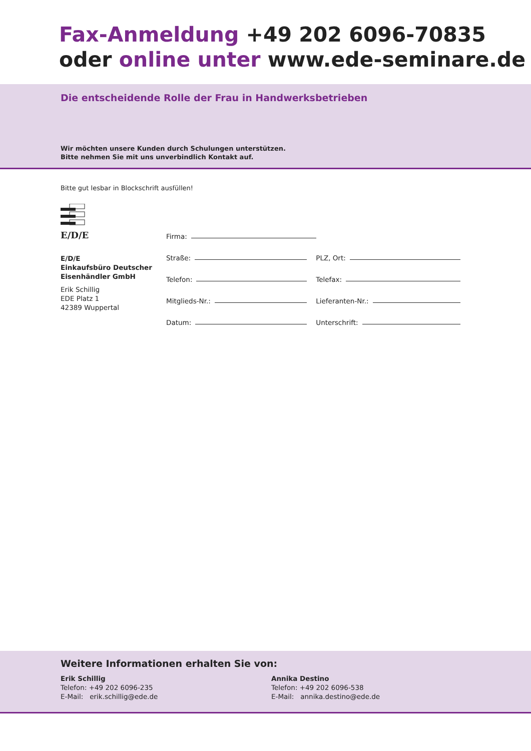Fax-Anmeldung +49 202 6096-70835
oder online unter www.ede-seminare.de
Die entscheidende Rolle der Frau in Handwerksbetrieben
Wir möchten unsere Kunden durch Schulungen unterstützen.
Bitte nehmen Sie mit uns unverbindlich Kontakt auf.
Bitte gut lesbar in Blockschrift ausfüllen!
E/D/E
E/D/E
Einkaufsbüro Deutscher
Eisenhändler GmbH
Erik Schillig
EDE Platz 1
42389 Wuppertal
Firma:
Straße:
PLZ, Ort:
Telefon:
Telefax:
Mitglieds-Nr.:
Lieferanten-Nr.:
Datum:
Unterschrift:
Weitere Informationen erhalten Sie von:
Erik Schillig
Telefon: +49 202 6096-235
E-Mail: erik.schillig@ede.de
Annika Destino
Telefon: +49 202 6096-538
E-Mail: annika.destino@ede.de